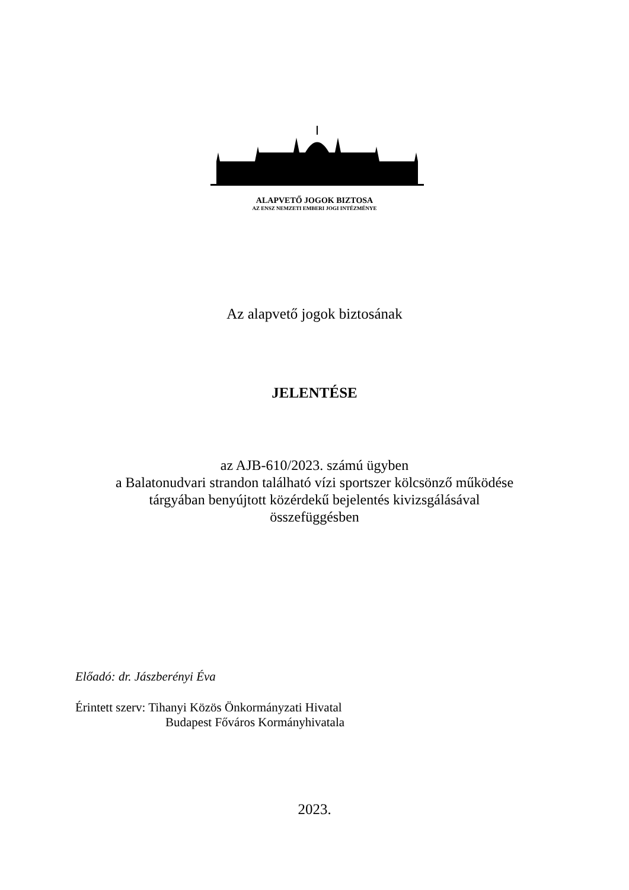ALAPVETŐ JOGOK BIZTOSA
AZ ENSZ NEMZETI EMBERI JOGI INTÉZMÉNYE
Az alapvető jogok biztosának
JELENTÉSE
az AJB-610/2023. számú ügyben
a Balatonudvari strandon található vízi sportszer kölcsönző működése
tárgyában benyújtott közérdekű bejelentés kivizsgálásával
összefüggésben
Előadó: dr. Jászberényi Éva
Érintett szerv: Tihanyi Közös Önkormányzati Hivatal
Budapest Főváros Kormányhivatala
2023.